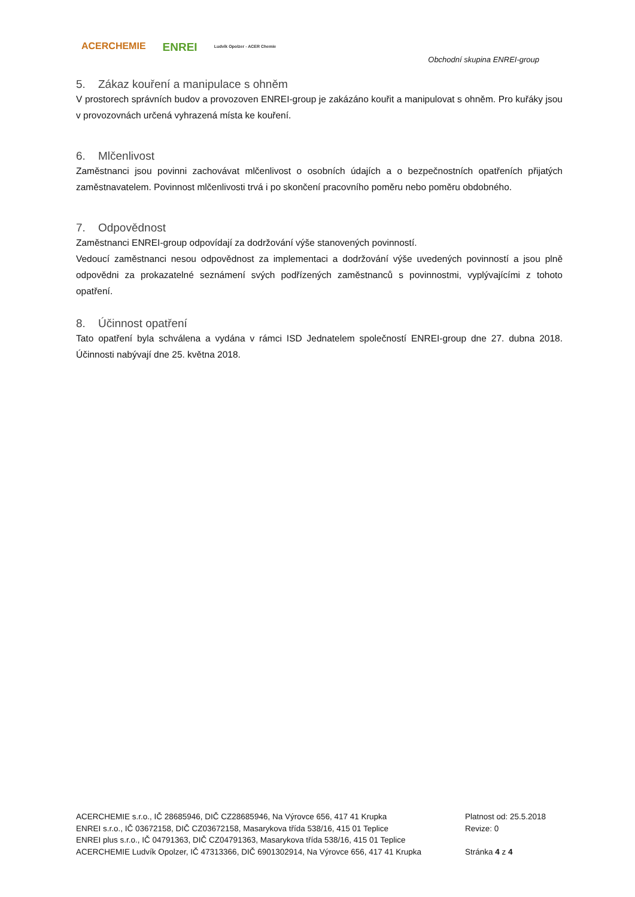ACERCHEMIE
ENREI
Ludvík Opolzer - ACER Chemie
Obchodní skupina ENREI-group
5. Zákaz kouření a manipulace s ohněm
V prostorech správních budov a provozoven ENREI-group je zakázáno kouřit a manipulovat s ohněm. Pro kuřáky jsou v provozovnách určená vyhrazená místa ke kouření.
6. Mlčenlivost
Zaměstnanci jsou povinni zachovávat mlčenlivost o osobních údajích a o bezpečnostních opatřeních přijatých zaměstnavatelem. Povinnost mlčenlivosti trvá i po skončení pracovního poměru nebo poměru obdobného.
7. Odpovědnost
Zaměstnanci ENREI-group odpovídají za dodržování výše stanovených povinností.
Vedoucí zaměstnanci nesou odpovědnost za implementaci a dodržování výše uvedených povinností a jsou plně odpovědni za prokazatelné seznámení svých podřízených zaměstnanců s povinnostmi, vyplývajícími z tohoto opatření.
8. Účinnost opatření
Tato opatření byla schválena a vydána v rámci ISD Jednatelem společností ENREI-group dne 27. dubna 2018. Účinnosti nabývají dne 25. května 2018.
ACERCHEMIE s.r.o., IČ 28685946, DIČ CZ28685946, Na Výrovce 656, 417 41 Krupka
ENREI s.r.o., IČ 03672158, DIČ CZ03672158, Masarykova třída 538/16, 415 01 Teplice
ENREI plus s.r.o., IČ 04791363, DIČ CZ04791363, Masarykova třída 538/16, 415 01 Teplice
ACERCHEMIE Ludvík Opolzer, IČ 47313366, DIČ 6901302914, Na Výrovce 656, 417 41 Krupka
Platnost od: 25.5.2018
Revize: 0
Stránka 4 z 4